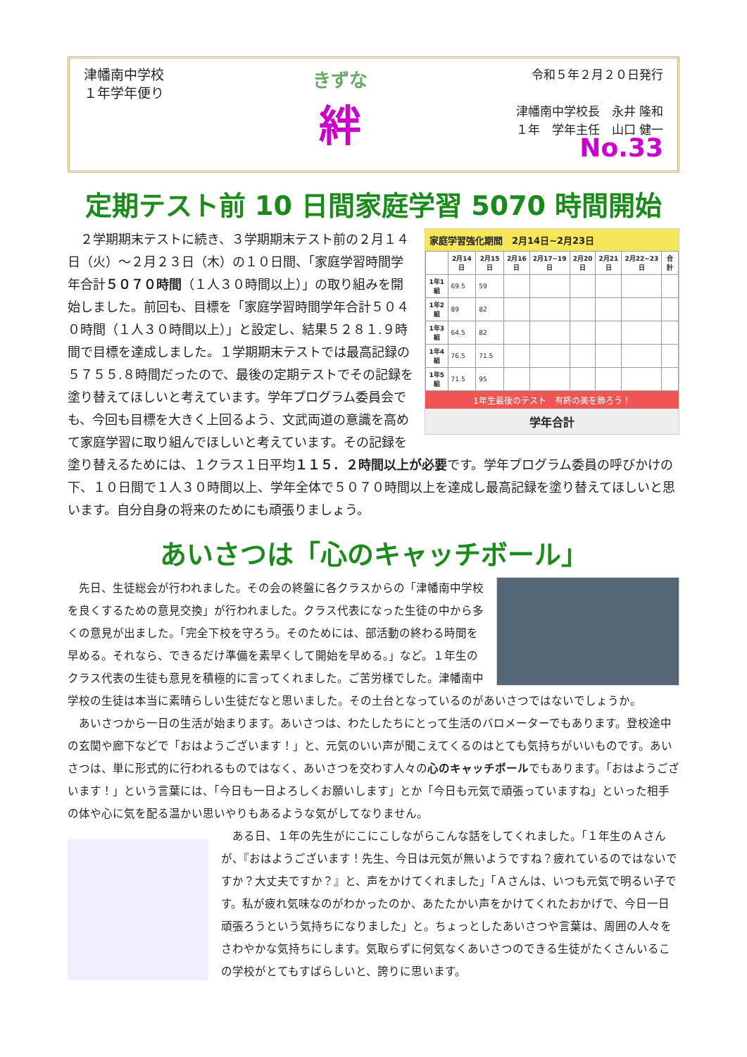津幡南中学校
１年学年便り
きずな
絆
令和５年２月２０日発行
津幡南中学校長　永井 隆和
１年　学年主任　山口 健一
No.33
定期テスト前 10 日間家庭学習 5070 時間開始
家庭学習強化期間　2月14日~2月23日
| | 2月14日 | 2月15日 | 2月16日 | 2月17~19日 | 2月20日 | 2月21日 | 2月22~23日 | 合計 |
| --- | --- | --- | --- | --- | --- | --- | --- | --- |
| 1年1組 | 69.5 | 59 | | | | | | |
| 1年2組 | 89 | 82 | | | | | | |
| 1年3組 | 64.5 | 82 | | | | | | |
| 1年4組 | 76.5 | 71.5 | | | | | | |
| 1年5組 | 71.5 | 95 | | | | | | |
1年生最後のテスト　有終の美を飾ろう！
学年合計
　２学期期末テストに続き、３学期期末テスト前の２月１４日（火）～２月２３日（木）の１０日間、「家庭学習時間学年合計５０７０時間（１人３０時間以上）」の取り組みを開始しました。前回も、目標を「家庭学習時間学年合計５０４０時間（１人３０時間以上）」と設定し、結果５２８１.９時間で目標を達成しました。１学期期末テストでは最高記録の５７５５.８時間だったので、最後の定期テストでその記録を塗り替えてほしいと考えています。学年プログラム委員会でも、今回も目標を大きく上回るよう、文武両道の意識を高めて家庭学習に取り組んでほしいと考えています。その記録を塗り替えるためには、１クラス１日平均１１５．２時間以上が必要です。学年プログラム委員の呼びかけの下、１０日間で１人３０時間以上、学年全体で５０７０時間以上を達成し最高記録を塗り替えてほしいと思います。自分自身の将来のためにも頑張りましょう。
あいさつは「心のキャッチボール」
　先日、生徒総会が行われました。その会の終盤に各クラスからの「津幡南中学校を良くするための意見交換」が行われました。クラス代表になった生徒の中から多くの意見が出ました。「完全下校を守ろう。そのためには、部活動の終わる時間を早める。それなら、できるだけ準備を素早くして開始を早める。」など。１年生のクラス代表の生徒も意見を積極的に言ってくれました。ご苦労様でした。津幡南中学校の生徒は本当に素晴らしい生徒だなと思いました。その土台となっているのがあいさつではないでしょうか。
　あいさつから一日の生活が始まります。あいさつは、わたしたちにとって生活のバロメーターでもあります。登校途中の玄関や廊下などで「おはようございます！」と、元気のいい声が聞こえてくるのはとても気持ちがいいものです。あいさつは、単に形式的に行われるものではなく、あいさつを交わす人々の心のキャッチボールでもあります。「おはようございます！」という言葉には、「今日も一日よろしくお願いします」とか「今日も元気で頑張っていますね」といった相手の体や心に気を配る温かい思いやりもあるような気がしてなりません。
　ある日、１年の先生がにこにこしながらこんな話をしてくれました。「１年生のＡさんが、『おはようございます！先生、今日は元気が無いようですね？疲れているのではないですか？大丈夫ですか？』と、声をかけてくれました」「Ａさんは、いつも元気で明るい子です。私が疲れ気味なのがわかったのか、あたたかい声をかけてくれたおかげで、今日一日頑張ろうという気持ちになりました」と。ちょっとしたあいさつや言葉は、周囲の人々をさわやかな気持ちにします。気取らずに何気なくあいさつのできる生徒がたくさんいるこの学校がとてもすばらしいと、誇りに思います。